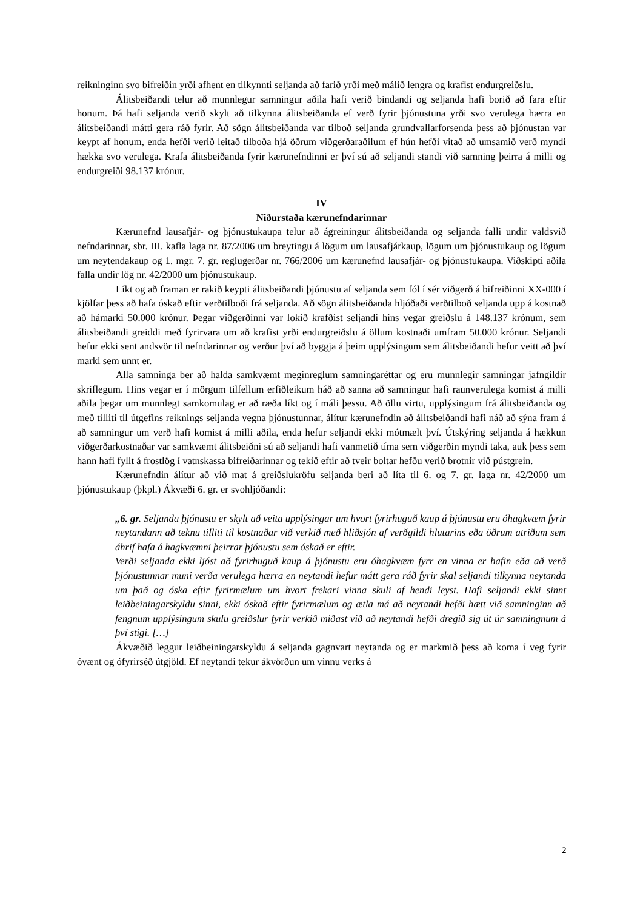reikninginn svo bifreiðin yrði afhent en tilkynnti seljanda að farið yrði með málið lengra og krafist endurgreiðslu.
Álitsbeiðandi telur að munnlegur samningur aðila hafi verið bindandi og seljanda hafi borið að fara eftir honum. Þá hafi seljanda verið skylt að tilkynna álitsbeiðanda ef verð fyrir þjónustuna yrði svo verulega hærra en álitsbeiðandi mátti gera ráð fyrir. Að sögn álitsbeiðanda var tilboð seljanda grundvallarforsenda þess að þjónustan var keypt af honum, enda hefði verið leitað tilboða hjá öðrum viðgerðaraðilum ef hún hefði vitað að umsamið verð myndi hækka svo verulega. Krafa álitsbeiðanda fyrir kærunefndinni er því sú að seljandi standi við samning þeirra á milli og endurgreiði 98.137 krónur.
IV
Niðurstaða kærunefndarinnar
Kærunefnd lausafjár- og þjónustukaupa telur að ágreiningur álitsbeiðanda og seljanda falli undir valdsvið nefndarinnar, sbr. III. kafla laga nr. 87/2006 um breytingu á lögum um lausafjárkaup, lögum um þjónustukaup og lögum um neytendakaup og 1. mgr. 7. gr. reglugerðar nr. 766/2006 um kærunefnd lausafjár- og þjónustukaupa. Viðskipti aðila falla undir lög nr. 42/2000 um þjónustukaup.
Líkt og að framan er rakið keypti álitsbeiðandi þjónustu af seljanda sem fól í sér viðgerð á bifreiðinni XX-000 í kjölfar þess að hafa óskað eftir verðtilboði frá seljanda. Að sögn álitsbeiðanda hljóðaði verðtilboð seljanda upp á kostnað að hámarki 50.000 krónur. Þegar viðgerðinni var lokið krafðist seljandi hins vegar greiðslu á 148.137 krónum, sem álitsbeiðandi greiddi með fyrirvara um að krafist yrði endurgreiðslu á öllum kostnaði umfram 50.000 krónur. Seljandi hefur ekki sent andsvör til nefndarinnar og verður því að byggja á þeim upplýsingum sem álitsbeiðandi hefur veitt að því marki sem unnt er.
Alla samninga ber að halda samkvæmt meginreglum samningaréttar og eru munnlegir samningar jafngildir skriflegum. Hins vegar er í mörgum tilfellum erfiðleikum háð að sanna að samningur hafi raunverulega komist á milli aðila þegar um munnlegt samkomulag er að ræða líkt og í máli þessu. Að öllu virtu, upplýsingum frá álitsbeiðanda og með tilliti til útgefins reiknings seljanda vegna þjónustunnar, álítur kærunefndin að álitsbeiðandi hafi náð að sýna fram á að samningur um verð hafi komist á milli aðila, enda hefur seljandi ekki mótmælt því. Útskýring seljanda á hækkun viðgerðarkostnaðar var samkvæmt álitsbeiðni sú að seljandi hafi vanmetið tíma sem viðgerðin myndi taka, auk þess sem hann hafi fyllt á frostlög í vatnskassa bifreiðarinnar og tekið eftir að tveir boltar hefðu verið brotnir við pústgrein.
Kærunefndin álítur að við mat á greiðslukröfu seljanda beri að líta til 6. og 7. gr. laga nr. 42/2000 um þjónustukaup (þkpl.) Ákvæði 6. gr. er svohljóðandi:
„6. gr. Seljanda þjónustu er skylt að veita upplýsingar um hvort fyrirhuguð kaup á þjónustu eru óhagkvæm fyrir neytandann að teknu tilliti til kostnaðar við verkið með hliðsjón af verðgildi hlutarins eða öðrum atriðum sem áhrif hafa á hagkvæmni þeirrar þjónustu sem óskað er eftir.
Verði seljanda ekki ljóst að fyrirhuguð kaup á þjónustu eru óhagkvæm fyrr en vinna er hafin eða að verð þjónustunnar muni verða verulega hærra en neytandi hefur mátt gera ráð fyrir skal seljandi tilkynna neytanda um það og óska eftir fyrirmælum um hvort frekari vinna skuli af hendi leyst. Hafi seljandi ekki sinnt leiðbeiningarskyldu sinni, ekki óskað eftir fyrirmælum og ætla má að neytandi hefði hætt við samninginn að fengnum upplýsingum skulu greiðslur fyrir verkið miðast við að neytandi hefði dregið sig út úr samningnum á því stigi. […]
Ákvæðið leggur leiðbeiningarskyldu á seljanda gagnvart neytanda og er markmið þess að koma í veg fyrir óvænt og ófyrirséð útgjöld. Ef neytandi tekur ákvörðun um vinnu verks á
2